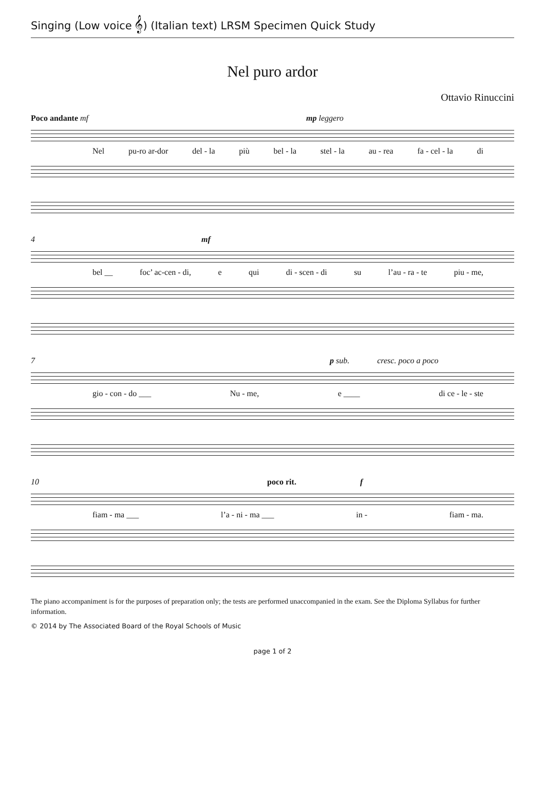Singing (Low voice 𝄞) (Italian text) LRSM Specimen Quick Study
Nel puro ardor
Ottavio Rinuccini
Poco andante mf mp leggero
Nel pu-ro ar-dor del - la più bel - la stel - la au - rea fa - cel - la di
4 mf
bel __ foc’ ac-cen - di, e qui di - scen - di su l’au - ra - te piu - me,
7 p sub. cresc. poco a poco
gio - con - do ___ Nu - me, e ____ di ce - le - ste
10 poco rit. f
fiam - ma ___ l’a - ni - ma ___ in - fiam - ma.
The piano accompaniment is for the purposes of preparation only; the tests are performed unaccompanied in the exam. See the Diploma Syllabus for further information.
© 2014 by The Associated Board of the Royal Schools of Music
page 1 of 2